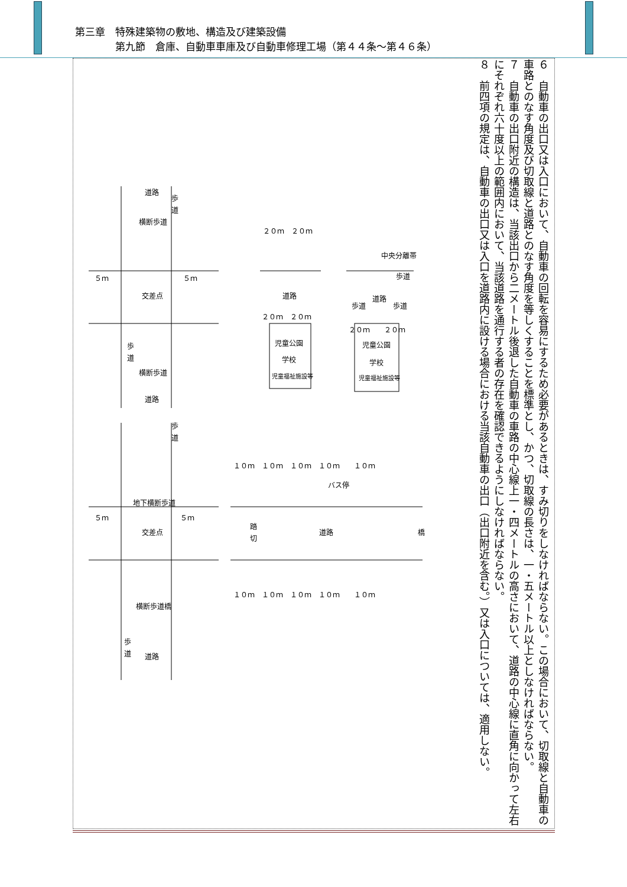第三章　特殊建築物の敷地、構造及び建築設備
　　　　第九節　倉庫、自動車車庫及び自動車修理工場（第４４条～第４６条）
６　自動車の出口又は入口において、自動車の回転を容易にするため必要があるときは、すみ切りをしなければならない。この場合において、切取線と自動車の車路とのなす角度及び切取線と道路とのなす角度を等しくすることを標準とし、かつ、切取線の長さは、一・五メートル以上としなければならない。
７　自動車の出口附近の構造は、当該出口から二メートル後退した自動車の車路の中心線上一・四メートルの高さにおいて、道路の中心線に直角に向かって左右にそれぞれ六十度以上の範囲内において、当該道路を通行する者の存在を確認できるようにしなければならない。
８　前四項の規定は、自動車の出口又は入口を道路内に設ける場合における当該自動車の出口（出口附近を含む。）又は入口については、適用しない。
道路
横断歩道
交差点
横断歩道
道路
地下横断歩道
交差点
横断歩道橋
道路
５ｍ
５ｍ
５ｍ
５ｍ
２０ｍ　２０ｍ
道路
２０ｍ　２０ｍ
児童公園
学校
児童福祉施設等
中央分離帯
歩道
歩道
道路
歩道
２０ｍ　　２０ｍ
児童公園
学校
児童福祉施設等
１０ｍ　１０ｍ　１０ｍ　１０ｍ　　１０ｍ
バス停
踏
切
道路
橋
１０ｍ　１０ｍ　１０ｍ　１０ｍ　　１０ｍ
歩
道
歩
道
歩
道
歩
道